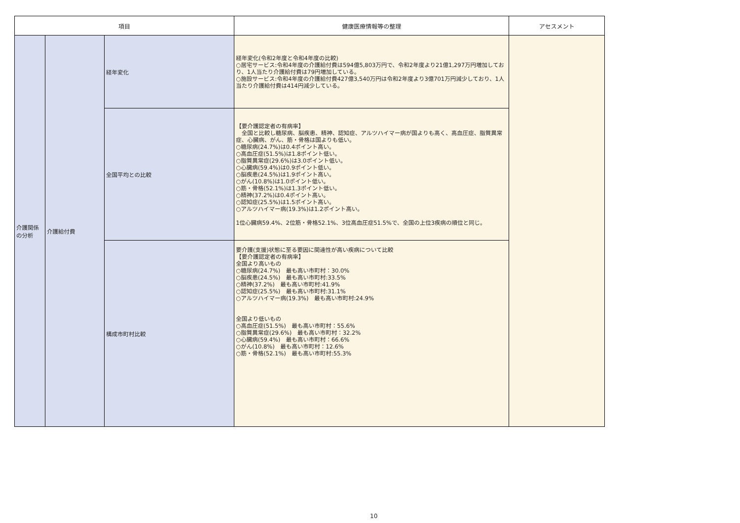| 項目 | | | 健康医療情報等の整理 | アセスメント |
| --- | --- | --- | --- | --- |
| 介護関係 の分析 | 介護給付費 | 経年変化 | 経年変化(令和2年度と令和4年度の比較) ○居宅サービス:令和4年度の介護給付費は594億5,803万円で、令和2年度より21億1,297万円増加しており、1人当たり介護給付費は79円増加している。 ○施設サービス:令和4年度の介護給付費427億3,540万円は令和2年度より3億701万円減少しており、1人当たり介護給付費は414円減少している。 | |
| | | 全国平均との比較 | 【要介護認定者の有病率】 全国と比較し糖尿病、脳疾患、精神、認知症、アルツハイマー病が国よりも高く、高血圧症、脂質異常症、心臓病、がん、筋・骨格は国よりも低い。 ○糖尿病(24.7%)は0.4ポイント高い。 ○高血圧症(51.5%)は1.8ポイント低い。 ○脂質異常症(29.6%)は3.0ポイント低い。 ○心臓病(59.4%)は0.9ポイント低い。 ○脳疾患(24.5%)は1.9ポイント高い。 ○がん(10.8%)は1.0ポイント低い。 ○筋・骨格(52.1%)は1.3ポイント低い。 ○精神(37.2%)は0.4ポイント高い。 ○認知症(25.5%)は1.5ポイント高い。 ○アルツハイマー病(19.3%)は1.2ポイント高い。 1位心臓病59.4%、2位筋・骨格52.1%、3位高血圧症51.5%で、全国の上位3疾病の順位と同じ。 | |
| | | 構成市町村比較 | 要介護(支援)状態に至る要因に関連性が高い疾病について比較 【要介護認定者の有病率】 全国より高いもの ○糖尿病(24.7%) 最も高い市町村：30.0% ○脳疾患(24.5%) 最も高い市町村:33.5% ○精神(37.2%) 最も高い市町村:41.9% ○認知症(25.5%) 最も高い市町村:31.1% ○アルツハイマー病(19.3%) 最も高い市町村:24.9% 全国より低いもの ○高血圧症(51.5%) 最も高い市町村：55.6% ○脂質異常症(29.6%) 最も高い市町村：32.2% ○心臓病(59.4%) 最も高い市町村：66.6% ○がん(10.8%) 最も高い市町村：12.6% ○筋・骨格(52.1%) 最も高い市町村:55.3% | |
10